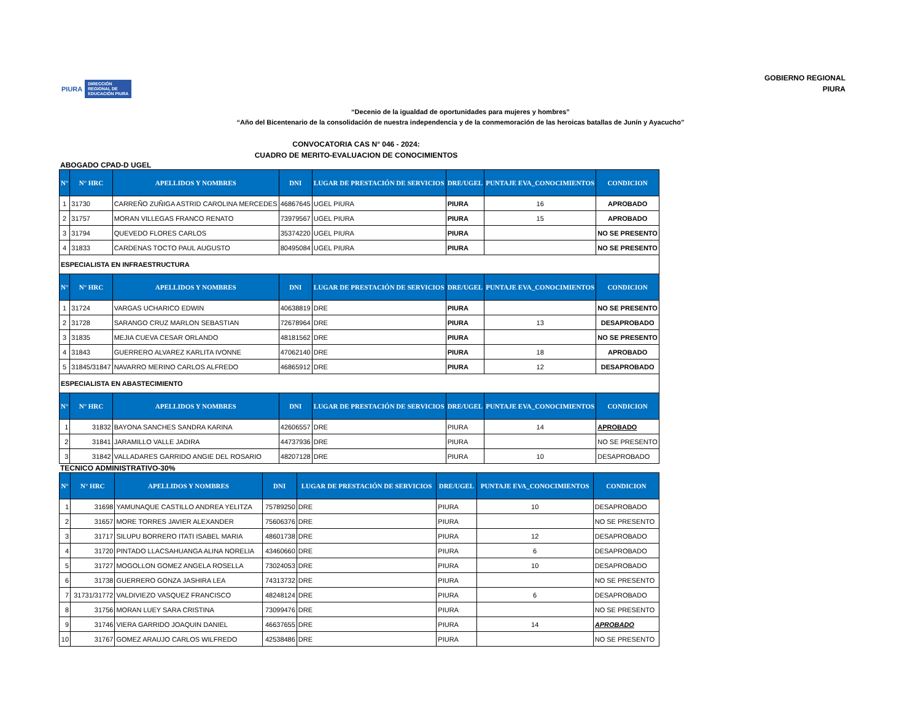PIURA DIRECCIÓN
REGIONAL DE
EDUCACIÓN PIURA
GOBIERNO REGIONAL
PIURA
“Decenio de la igualdad de oportunidades para mujeres y hombres”
“Año del Bicentenario de la consolidación de nuestra independencia y de la conmemoración de las heroicas batallas de Junín y Ayacucho”
CONVOCATORIA CAS N° 046 - 2024:
CUADRO DE MERITO-EVALUACION DE CONOCIMIENTOS
ABOGADO CPAD-D UGEL
| N° | N° HRC | APELLIDOS Y NOMBRES | DNI | LUGAR DE PRESTACIÓN DE SERVICIOS | DRE/UGEL | PUNTAJE EVA_CONOCIMIENTOS | CONDICION |
| --- | --- | --- | --- | --- | --- | --- | --- |
| 1 | 31730 | CARREÑO ZUÑIGA ASTRID CAROLINA MERCEDES | 46867645 | UGEL PIURA | PIURA | 16 | APROBADO |
| 2 | 31757 | MORAN VILLEGAS FRANCO RENATO | 73979567 | UGEL PIURA | PIURA | 15 | APROBADO |
| 3 | 31794 | QUEVEDO FLORES CARLOS | 35374220 | UGEL PIURA | PIURA | | NO SE PRESENTO |
| 4 | 31833 | CARDENAS TOCTO PAUL AUGUSTO | 80495084 | UGEL PIURA | PIURA | | NO SE PRESENTO |
| ESPECIALISTA EN INFRAESTRUCTURA | | | | | | | |
| N° | N° HRC | APELLIDOS Y NOMBRES | DNI | LUGAR DE PRESTACIÓN DE SERVICIOS | DRE/UGEL | PUNTAJE EVA_CONOCIMIENTOS | CONDICION |
| 1 | 31724 | VARGAS UCHARICO EDWIN | 40638819 | DRE | PIURA | | NO SE PRESENTO |
| 2 | 31728 | SARANGO CRUZ MARLON SEBASTIAN | 72678964 | DRE | PIURA | 13 | DESAPROBADO |
| 3 | 31835 | MEJIA CUEVA CESAR ORLANDO | 48181562 | DRE | PIURA | | NO SE PRESENTO |
| 4 | 31843 | GUERRERO ALVAREZ KARLITA IVONNE | 47062140 | DRE | PIURA | 18 | APROBADO |
| 5 | 31845/31847 | NAVARRO MERINO CARLOS ALFREDO | 46865912 | DRE | PIURA | 12 | DESAPROBADO |
| ESPECIALISTA EN ABASTECIMIENTO | | | | | | | |
| N° | N° HRC | APELLIDOS Y NOMBRES | DNI | LUGAR DE PRESTACIÓN DE SERVICIOS | DRE/UGEL | PUNTAJE EVA_CONOCIMIENTOS | CONDICION |
| 1 | 31832 | BAYONA SANCHES SANDRA KARINA | 42606557 | DRE | PIURA | 14 | APROBADO |
| 2 | 31841 | JARAMILLO VALLE JADIRA | 44737936 | DRE | PIURA | | NO SE PRESENTO |
| 3 | 31842 | VALLADARES GARRIDO ANGIE DEL ROSARIO | 48207128 | DRE | PIURA | 10 | DESAPROBADO |
TECNICO ADMINISTRATIVO-30%
| N° | N° HRC | APELLIDOS Y NOMBRES | DNI | LUGAR DE PRESTACIÓN DE SERVICIOS | DRE/UGEL | PUNTAJE EVA_CONOCIMIENTOS | CONDICION |
| --- | --- | --- | --- | --- | --- | --- | --- |
| 1 | 31698 | YAMUNAQUE CASTILLO ANDREA YELITZA | 75789250 | DRE | PIURA | 10 | DESAPROBADO |
| 2 | 31657 | MORE TORRES JAVIER ALEXANDER | 75606376 | DRE | PIURA | | NO SE PRESENTO |
| 3 | 31717 | SILUPU BORRERO ITATI ISABEL MARIA | 48601738 | DRE | PIURA | 12 | DESAPROBADO |
| 4 | 31720 | PINTADO LLACSAHUANGA ALINA NORELIA | 43460660 | DRE | PIURA | 6 | DESAPROBADO |
| 5 | 31727 | MOGOLLON GOMEZ ANGELA ROSELLA | 73024053 | DRE | PIURA | 10 | DESAPROBADO |
| 6 | 31738 | GUERRERO GONZA JASHIRA LEA | 74313732 | DRE | PIURA | | NO SE PRESENTO |
| 7 | 31731/31772 | VALDIVIEZO VASQUEZ FRANCISCO | 48248124 | DRE | PIURA | 6 | DESAPROBADO |
| 8 | 31756 | MORAN LUEY SARA CRISTINA | 73099476 | DRE | PIURA | | NO SE PRESENTO |
| 9 | 31746 | VIERA GARRIDO JOAQUIN DANIEL | 46637655 | DRE | PIURA | 14 | APROBADO |
| 10 | 31767 | GOMEZ ARAUJO CARLOS WILFREDO | 42538486 | DRE | PIURA | | NO SE PRESENTO |